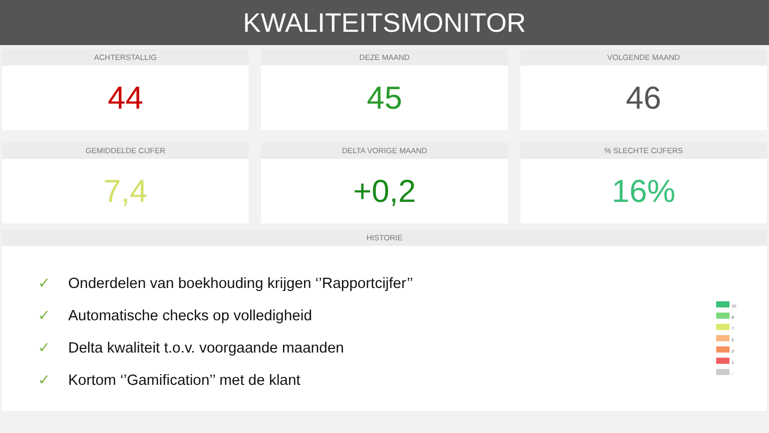KWALITEITSMONITOR
ACHTERSTALLIG
44
DEZE MAAND
45
VOLGENDE MAAND
46
GEMIDDELDE CIJFER
7,4
DELTA VORIGE MAAND
+0,2
% SLECHTE CIJFERS
16%
HISTORIE
✓ Onderdelen van boekhouding krijgen ‘’Rapportcijfer’’
✓ Automatische checks op volledigheid
✓ Delta kwaliteit t.o.v. voorgaande maanden
✓ Kortom ‘’Gamification’’ met de klant
10
9
7
5
3
1
-